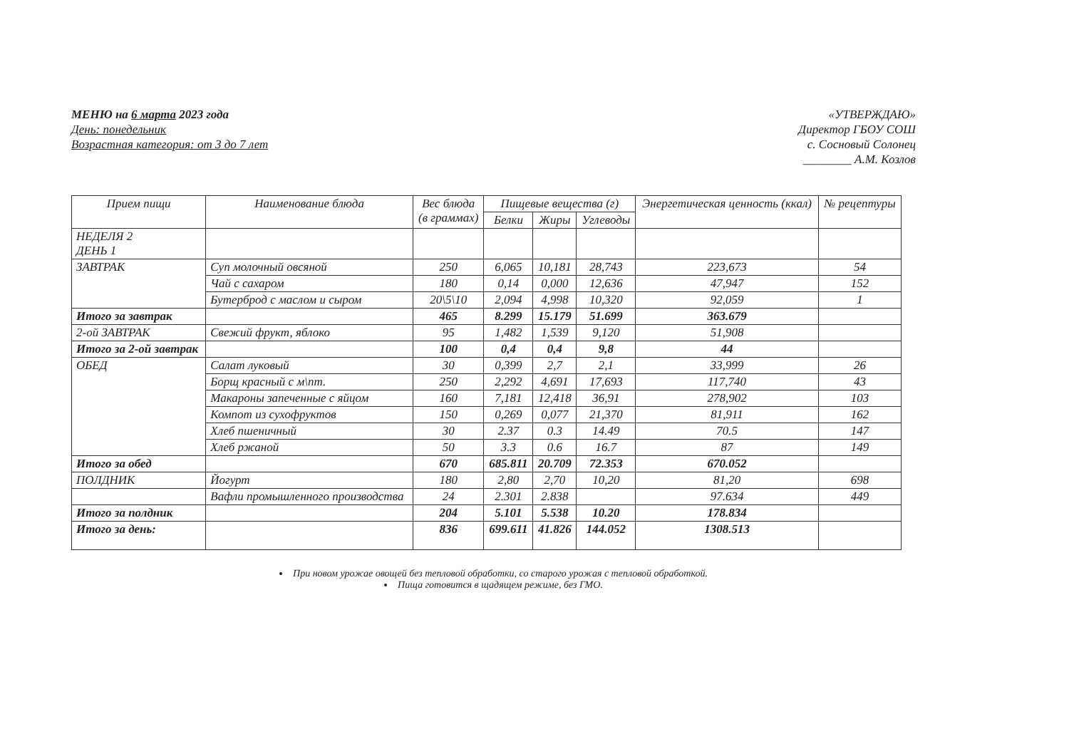МЕНЮ на 6 марта 2023 года
День: понедельник
Возрастная категория: от 3 до 7 лет
«УТВЕРЖДАЮ»
Директор ГБОУ СОШ
с. Сосновый Солонец
________ А.М. Козлов
| Прием пищи | Наименование блюда | Вес блюда (в граммах) | Пищевые вещества (г) | | | Энергетическая ценность (ккал) | № рецептуры |
| --- | --- | --- | --- | --- | --- | --- | --- |
| | | | Белки | Жиры | Углеводы | | |
| НЕДЕЛЯ 2 ДЕНЬ 1 | | | | | | | |
| ЗАВТРАК | Суп молочный овсяной | 250 | 6,065 | 10,181 | 28,743 | 223,673 | 54 |
| | Чай с сахаром | 180 | 0,14 | 0,000 | 12,636 | 47,947 | 152 |
| | Бутерброд с маслом и сыром | 20\5\10 | 2,094 | 4,998 | 10,320 | 92,059 | 1 |
| Итого за завтрак | | 465 | 8.299 | 15.179 | 51.699 | 363.679 | |
| 2-ой ЗАВТРАК | Свежий фрукт, яблоко | 95 | 1,482 | 1,539 | 9,120 | 51,908 | |
| Итого за 2-ой завтрак | | 100 | 0,4 | 0,4 | 9,8 | 44 | |
| ОБЕД | Салат луковый | 30 | 0,399 | 2,7 | 2,1 | 33,999 | 26 |
| | Борщ красный с м\пт. | 250 | 2,292 | 4,691 | 17,693 | 117,740 | 43 |
| | Макароны запеченные с яйцом | 160 | 7,181 | 12,418 | 36,91 | 278,902 | 103 |
| | Компот из сухофруктов | 150 | 0,269 | 0,077 | 21,370 | 81,911 | 162 |
| | Хлеб пшеничный | 30 | 2.37 | 0.3 | 14.49 | 70.5 | 147 |
| | Хлеб ржаной | 50 | 3.3 | 0.6 | 16.7 | 87 | 149 |
| Итого за обед | | 670 | 685.811 | 20.709 | 72.353 | 670.052 | |
| ПОЛДНИК | Йогурт | 180 | 2,80 | 2,70 | 10,20 | 81,20 | 698 |
| | Вафли промышленного производства | 24 | 2.301 | 2.838 | | 97.634 | 449 |
| Итого за полдник | | 204 | 5.101 | 5.538 | 10.20 | 178.834 | |
| Итого за день: | | 836 | 699.611 | 41.826 | 144.052 | 1308.513 | |
При новом урожае овощей без тепловой обработки, со старого урожая с тепловой обработкой.
Пища готовится в щадящем режиме, без ГМО.